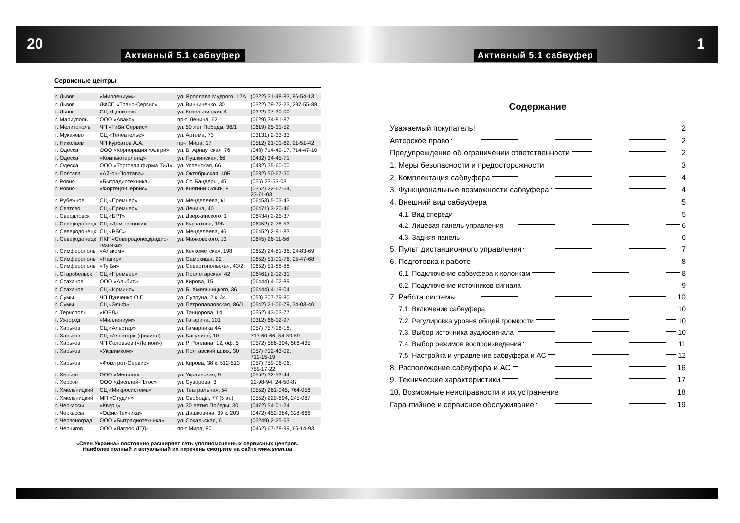20 1
Активный 5.1 сабвуфер Активный 5.1 сабвуфер
Сервисные центры
| г. Львов | «Миллениум» | ул. Ярослава Мудрого, 12А | (0322) 31-48-83, 96-54-13 |
| г. Львов | ЛФСП «Транс-Сервис» | ул. Винниченко, 30 | (0322) 79-72-23, 297-55-88 |
| г. Львов | СЦ «Ценитех» | ул. Козельницкая, 4 | (0322) 97-30-00 |
| г. Мариуполь | ООО «Авакс» | пр-т. Ленина, 62 | (0629) 34-81-87 |
| г. Мелитополь | ЧП «ТиВи Сервис» | ул. 50 лет Победы, 36/1 | (0619) 25-31-52 |
| г. Мукачево | СЦ «Телеательє» | ул. Артема, 73 | (03131) 2-33-33 |
| г. Николаев | ЧП Курбатов А.А. | пр-т Мира, 17 | (0512) 21-01-62, 21-51-42 |
| г. Одесса | ООО «Корпорация «Алгри» | ул. Б. Арнаутская, 76 | (048) 714-49-17, 714-47-10 |
| г. Одесса | «Компьютерленд» | ул. Пушкинская, 66 | (0482) 34-45-71 |
| г. Одесса | ООО «Торговая фирма ТиД» | ул. Успенская, 66 | (0482) 35-60-00 |
| г. Полтава | «Айкон-Полтава» | ул. Октябрьская, 40Б | (0532) 50-67-50 |
| г. Ровно | «Бытрадиотехника» | ул. Ст. Бандеры, 45 | (036) 23-53-03 |
| г. Ровно | «Фортеця-Сервис» | ул. Княгини Ольги, 8 | (0362) 22-67-64, 23-71-03 |
| г. Рубежное | СЦ «Премьер» | ул. Менделеева, 61 | (06453) 5-03-43 |
| г. Сватово | СЦ «Премьер» | ул. Ленина, 40 | (06471) 3-20-46 |
| г. Свердловск | СЦ «БРТ» | ул. Дзержинского, 1 | (06434) 2-25-37 |
| г. Северодонецк | СЦ «Дом техники» | ул. Курчатова, 19Б | (06452) 2-78-53 |
| г. Северодонецк | СЦ «РБС» | ул. Менделеева, 46 | (06452) 2-91-83 |
| г. Северодонецк | ПКП «Северодонецкрадио- техника» | ул. Маяковского, 13 | (0645) 26-11-56 |
| г. Симферополь | «Альком» | ул. Кечкеметская, 198 | (0652) 24-81-36, 24-83-69 |
| г. Симферополь | «Надир» | ул. Самокиша, 22 | (0652) 51-01-76, 25-47-68 |
| г. Симферополь | «Ту Би» | ул. Севастопольская, 43/2 | (0652) 51-88-88 |
| г. Старобельск | СЦ «Премьер» | ул. Пролетарская, 42 | (06461) 2-12-31 |
| г. Стаханов | ООО «Альбит» | ул. Кирова, 15 | (06444) 4-02-89 |
| г. Стаханов | СЦ «Ирмино» | ул. Б. Хмельницкого, 36 | (06444) 4-19-04 |
| г. Сумы | ЧП Пунченко О.Г. | ул. Супруна, 2 к. 34 | (050) 307-79-80 |
| г. Сумы | СЦ «Эльф» | ул. Петропавловская, 86/1 | (0542) 21-06-79, 34-03-40 |
| г. Тернополь | «ЮВЛ» | ул. Танцорова, 14 | (0352) 43-03-77 |
| г. Ужгород | «Миллениум» | ул. Гагарина, 101 | (0312) 66-12-97 |
| г. Харьков | СЦ «Альстар» | ул. Гамарника 4А | (057) 757-18-18, |
| г. Харьков | СЦ «Альстар» (филиал) | ул. Бакулина, 10 | 717-60-66, 54-59-59 |
| г. Харьков | ЧП Соловьев («Легион») | ул. Р. Роллана, 12, оф. 5 | (0572) 586-304, 586-435 |
| г. Харьков | «Укрвимком» | ул. Полтавский шлях, 30 | (057) 712-43-02, 712-15-19 |
| г. Харьков | «Фокстрот-Сервис» | ул. Кирова, 38 к. 512-513 | (057) 759-06-06, 759-17-22 |
| г. Херсон | ООО «Mercury» | ул. Украинская, 9 | (0552) 32-53-44 |
| г. Херсон | ООО «Дисплей-Плюс» | ул. Суворова, 3 | 22-98-94, 24-50-87 |
| г. Хмельницкий | СЦ «Микросистема» | ул. Театральная, 54 | (0552) 261-045, 764-056 |
| г. Хмельницкий | МП «Студия» | ул. Свободы, 77 (5 эт.) | (0552) 229-894, 245-087 |
| г. Черкассы | «Кварц» | ул. 30 летия Победы, 30 | (0472) 54-01-24 |
| г. Черкассы | «Офис-Техника» | ул. Дашковича, 39 к. 203 | (0472) 452-384, 328-666 |
| г. Червоноград | ООО «Бытрадиотехника» | ул. Сокальская, 6 | (03249) 2-25-63 |
| г. Чернигов | ООО «Лагрос ЛТД» | пр-т Мира, 80 | (0462) 67-78-99, 65-14-93 |
«Свен Украина» постоянно расширяет сеть уполномоченных сервисных центров.
Наиболее полный и актуальный их перечень смотрите на сайте www.sven.ua
Содержание
Уважаемый покупатель! 2
Авторское право 2
Предупреждение об ограничении ответственности 2
1. Меры безопасности и предосторожности 3
2. Комплектация сабвуфера 4
3. Функциональные возможности сабвуфера 4
4. Внешний вид сабвуфера 5
4.1. Вид спереди 5
4.2. Лицевая панель управления 6
4.3. Задняя панель 6
5. Пульт дистанционного управления 7
6. Подготовка к работе 8
6.1. Подключение сабвуфера к колонкам 8
6.2. Подключение источников сигнала 9
7. Работа системы 10
7.1. Включение сабвуфера 10
7.2. Регулировка уровня общей громкости 10
7.3. Выбор источника аудиосигнала 10
7.4. Выбор режимов воспроизведения 11
7.5. Настройка и управление сабвуфера и АС 12
8. Расположение сабвуфера и АС 16
9. Технические характеристики 17
10. Возможные неисправности и их устранение 18
Гарантийное и сервисное обслуживание 19